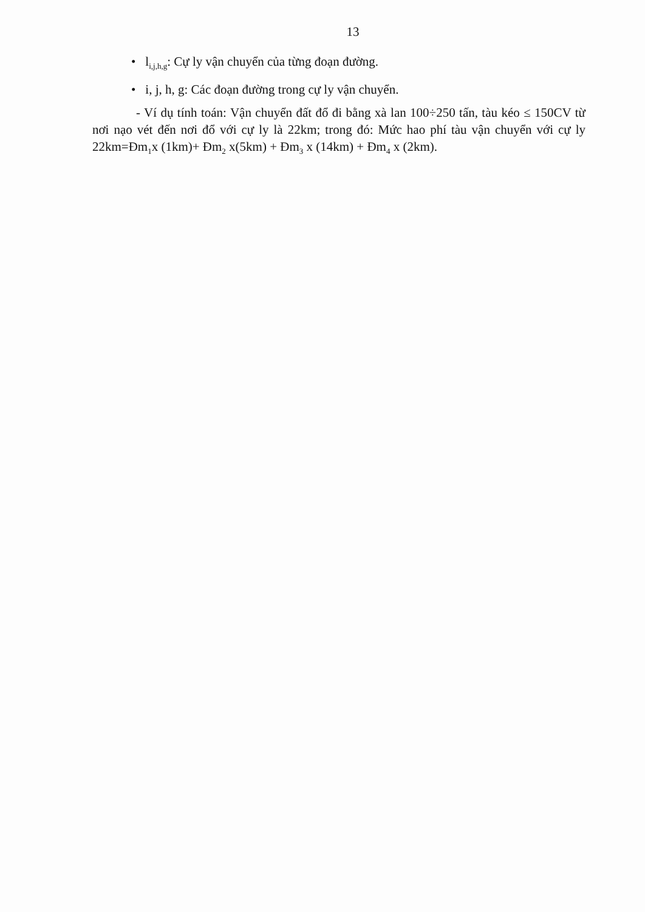13
• l<sub>i,j,h,g</sub>: Cự ly vận chuyển của từng đoạn đường.
• i, j, h, g: Các đoạn đường trong cự ly vận chuyển.
- Ví dụ tính toán: Vận chuyển đất đổ đi bằng xà lan 100÷250 tấn, tàu kéo ≤ 150CV từ nơi nạo vét đến nơi đổ với cự ly là 22km; trong đó: Mức hao phí tàu vận chuyển với cự ly 22km=Đm<sub>1</sub>x (1km)+ Đm<sub>2</sub> x(5km) + Đm<sub>3</sub> x (14km) + Đm<sub>4</sub> x (2km).